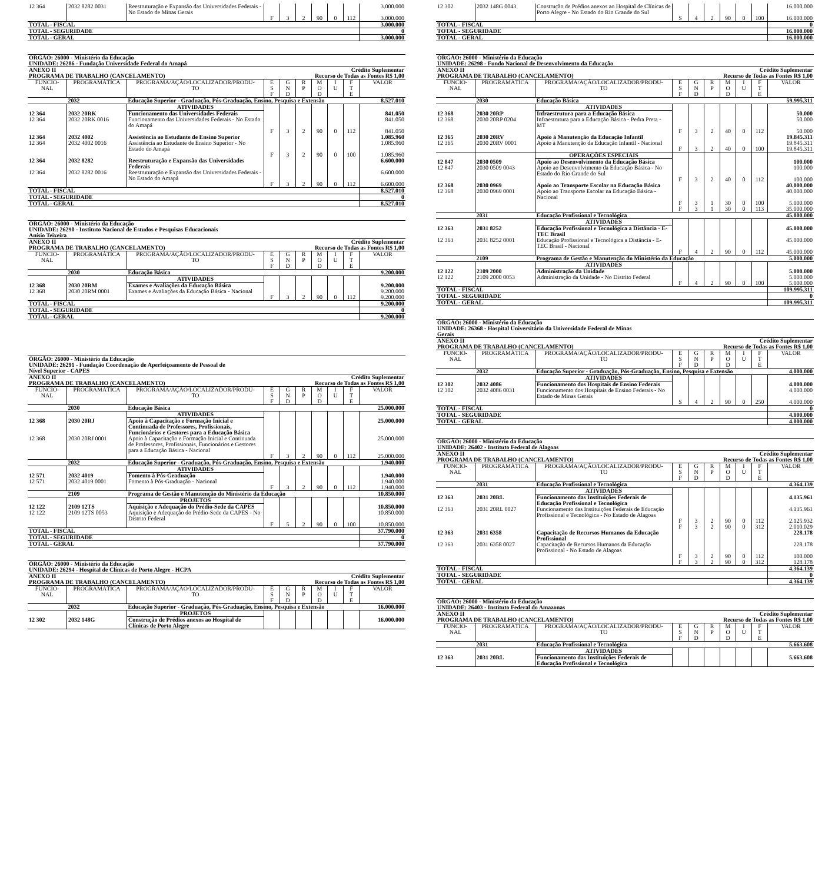| 12 364 | 2032 8282 0031 | Reestruturação e Expansão das Universidades Federais - No Estado de Minas Gerais | | | | | | | 3.000.000 |
| | | | F | 3 | 2 | 90 | 0 | 112 | 3.000.000 |
| TOTAL - FISCAL | | | | | | | | | 3.000.000 |
| TOTAL - SEGURIDADE | | | | | | | | | 0 |
| TOTAL - GERAL | | | | | | | | | 3.000.000 |
| ÓRGÃO: 26000 - Ministério da Educação | | | | | | | | | |
| UNIDADE: 26286 - Fundação Universidade Federal do Amapá | | | | | | | | | |
| ANEXO II | | | | | Crédito Suplementar | | | | |
| PROGRAMA DE TRABALHO (CANCELAMENTO) | | | | | Recurso de Todas as Fontes R$ 1,00 | | | | |
| FUNCIO- NAL | PROGRAMÁTICA | PROGRAMA/AÇÃO/LOCALIZADOR/PRODU- TO | E S F | G N D | R P | M O D | I U | F T E | VALOR |
| | 2032 | Educação Superior - Graduação, Pós-Graduação, Ensino, Pesquisa e Extensão | | | | | | | 8.527.010 |
| | | ATIVIDADES | | | | | | | |
| 12 364 | 2032 20RK | Funcionamento das Universidades Federais | | | | | | | 841.050 |
| 12 364 | 2032 20RK 0016 | Funcionamento das Universidades Federais - No Estado do Amapá | | | | | | | 841.050 |
| | | | F | 3 | 2 | 90 | 0 | 112 | 841.050 |
| 12 364 | 2032 4002 | Assistência ao Estudante de Ensino Superior | | | | | | | 1.085.960 |
| 12 364 | 2032 4002 0016 | Assistência ao Estudante de Ensino Superior - No Estado do Amapá | | | | | | | 1.085.960 |
| | | | F | 3 | 2 | 90 | 0 | 100 | 1.085.960 |
| 12 364 | 2032 8282 | Reestruturação e Expansão das Universidades Federais | | | | | | | 6.600.000 |
| 12 364 | 2032 8282 0016 | Reestruturação e Expansão das Universidades Federais - No Estado do Amapá | | | | | | | 6.600.000 |
| | | | F | 3 | 2 | 90 | 0 | 112 | 6.600.000 |
| TOTAL - FISCAL | | | | | | | | | 8.527.010 |
| TOTAL - SEGURIDADE | | | | | | | | | 0 |
| TOTAL - GERAL | | | | | | | | | 8.527.010 |
| ÓRGÃO: 26000 - Ministério da Educação | | | | | | | | | |
| UNIDADE: 26290 - Instituto Nacional de Estudos e Pesquisas Educacionais Anísio Teixeira | | | | | | | | | |
| ANEXO II | | | | | Crédito Suplementar | | | | |
| PROGRAMA DE TRABALHO (CANCELAMENTO) | | | | | Recurso de Todas as Fontes R$ 1,00 | | | | |
| FUNCIO- NAL | PROGRAMÁTICA | PROGRAMA/AÇÃO/LOCALIZADOR/PRODU- TO | E S F | G N D | R P | M O D | I U | F T E | VALOR |
| | 2030 | Educação Básica | | | | | | | 9.200.000 |
| | | ATIVIDADES | | | | | | | |
| 12 368 | 2030 20RM | Exames e Avaliações da Educação Básica | | | | | | | 9.200.000 |
| 12 368 | 2030 20RM 0001 | Exames e Avaliações da Educação Básica - Nacional | | | | | | | 9.200.000 |
| | | | F | 3 | 2 | 90 | 0 | 112 | 9.200.000 |
| TOTAL - FISCAL | | | | | | | | | 9.200.000 |
| TOTAL - SEGURIDADE | | | | | | | | | 0 |
| TOTAL - GERAL | | | | | | | | | 9.200.000 |
| ÓRGÃO: 26000 - Ministério da Educação | | | | | | | | | |
| UNIDADE: 26291 - Fundação Coordenação de Aperfeiçoamento de Pessoal de Nível Superior - CAPES | | | | | | | | | |
| ANEXO II | | | | | Crédito Suplementar | | | | |
| PROGRAMA DE TRABALHO (CANCELAMENTO) | | | | | Recurso de Todas as Fontes R$ 1,00 | | | | |
| FUNCIO- NAL | PROGRAMÁTICA | PROGRAMA/AÇÃO/LOCALIZADOR/PRODU- TO | E S F | G N D | R P | M O D | I U | F T E | VALOR |
| | 2030 | Educação Básica | | | | | | | 25.000.000 |
| | | ATIVIDADES | | | | | | | |
| 12 368 | 2030 20RJ | Apoio à Capacitação e Formação Inicial e Continuada de Professores, Profissionais, Funcionários e Gestores para a Educação Básica | | | | | | | 25.000.000 |
| 12 368 | 2030 20RJ 0001 | Apoio à Capacitação e Formação Inicial e Continuada de Professores, Profissionais, Funcionários e Gestores para a Educação Básica - Nacional | | | | | | | 25.000.000 |
| | | | F | 3 | 2 | 90 | 0 | 112 | 25.000.000 |
| | 2032 | Educação Superior - Graduação, Pós-Graduação, Ensino, Pesquisa e Extensão | | | | | | | 1.940.000 |
| | | ATIVIDADES | | | | | | | |
| 12 571 | 2032 4019 | Fomento à Pós-Graduação | | | | | | | 1.940.000 |
| 12 571 | 2032 4019 0001 | Fomento à Pós-Graduação - Nacional | | | | | | | 1.940.000 |
| | | | F | 3 | 2 | 90 | 0 | 112 | 1.940.000 |
| | 2109 | Programa de Gestão e Manutenção do Ministério da Educação | | | | | | | 10.850.000 |
| | | PROJETOS | | | | | | | |
| 12 122 | 2109 12TS | Aquisição e Adequação do Prédio-Sede da CAPES | | | | | | | 10.850.000 |
| 12 122 | 2109 12TS 0053 | Aquisição e Adequação do Prédio-Sede da CAPES - No Distrito Federal | | | | | | | 10.850.000 |
| | | | F | 5 | 2 | 90 | 0 | 100 | 10.850.000 |
| TOTAL - FISCAL | | | | | | | | | 37.790.000 |
| TOTAL - SEGURIDADE | | | | | | | | | 0 |
| TOTAL - GERAL | | | | | | | | | 37.790.000 |
| ÓRGÃO: 26000 - Ministério da Educação | | | | | | | | | |
| UNIDADE: 26294 - Hospital de Clínicas de Porto Alegre - HCPA | | | | | | | | | |
| ANEXO II | | | | | Crédito Suplementar | | | | |
| PROGRAMA DE TRABALHO (CANCELAMENTO) | | | | | Recurso de Todas as Fontes R$ 1,00 | | | | |
| FUNCIO- NAL | PROGRAMÁTICA | PROGRAMA/AÇÃO/LOCALIZADOR/PRODU- TO | E S F | G N D | R P | M O D | I U | F T E | VALOR |
| | 2032 | Educação Superior - Graduação, Pós-Graduação, Ensino, Pesquisa e Extensão | | | | | | | 16.000.000 |
| | | PROJETOS | | | | | | | |
| 12 302 | 2032 148G | Construção de Prédios anexos ao Hospital de Clínicas de Porto Alegre | | | | | | | 16.000.000 |
| 12 302 | 2032 148G 0043 | Construção de Prédios anexos ao Hospital de Clínicas de Porto Alegre - No Estado do Rio Grande do Sul | | | | | | | 16.000.000 |
| | | | S | 4 | 2 | 90 | 0 | 100 | 16.000.000 |
| TOTAL - FISCAL | | | | | | | | | 0 |
| TOTAL - SEGURIDADE | | | | | | | | | 16.000.000 |
| TOTAL - GERAL | | | | | | | | | 16.000.000 |
| ÓRGÃO: 26000 - Ministério da Educação | | | | | | | | | |
| UNIDADE: 26298 - Fundo Nacional de Desenvolvimento da Educação | | | | | | | | | |
| ANEXO II | | | | | Crédito Suplementar | | | | |
| PROGRAMA DE TRABALHO (CANCELAMENTO) | | | | | Recurso de Todas as Fontes R$ 1,00 | | | | |
| FUNCIO- NAL | PROGRAMÁTICA | PROGRAMA/AÇÃO/LOCALIZADOR/PRODU- TO | E S F | G N D | R P | M O D | I U | F T E | VALOR |
| | 2030 | Educação Básica | | | | | | | 59.995.311 |
| | | ATIVIDADES | | | | | | | |
| 12 368 | 2030 20RP | Infraestrutura para a Educação Básica | | | | | | | 50.000 |
| 12 368 | 2030 20RP 0204 | Infraestrutura para a Educação Básica - Pedra Preta - MT | | | | | | | 50.000 |
| | | | F | 3 | 2 | 40 | 0 | 112 | 50.000 |
| 12 365 | 2030 20RV | Apoio à Manutenção da Educação Infantil | | | | | | | 19.845.311 |
| 12 365 | 2030 20RV 0001 | Apoio à Manutenção da Educação Infantil - Nacional | | | | | | | 19.845.311 |
| | | | F | 3 | 2 | 40 | 0 | 100 | 19.845.311 |
| | | OPERAÇÕES ESPECIAIS | | | | | | | |
| 12 847 | 2030 0509 | Apoio ao Desenvolvimento da Educação Básica | | | | | | | 100.000 |
| 12 847 | 2030 0509 0043 | Apoio ao Desenvolvimento da Educação Básica - No Estado do Rio Grande do Sul | | | | | | | 100.000 |
| | | | F | 3 | 2 | 40 | 0 | 112 | 100.000 |
| 12 368 | 2030 0969 | Apoio ao Transporte Escolar na Educação Básica | | | | | | | 40.000.000 |
| 12 368 | 2030 0969 0001 | Apoio ao Transporte Escolar na Educação Básica - Nacional | | | | | | | 40.000.000 |
| | | | F | 3 | 1 | 30 | 0 | 100 | 5.000.000 |
| | | | F | 3 | 1 | 30 | 0 | 113 | 35.000.000 |
| | 2031 | Educação Profissional e Tecnológica | | | | | | | 45.000.000 |
| | | ATIVIDADES | | | | | | | |
| 12 363 | 2031 8252 | Educação Profissional e Tecnológica a Distância - E-TEC Brasil | | | | | | | 45.000.000 |
| 12 363 | 2031 8252 0001 | Educação Profissional e Tecnológica a Distância - E-TEC Brasil - Nacional | | | | | | | 45.000.000 |
| | | | F | 4 | 2 | 90 | 0 | 112 | 45.000.000 |
| | 2109 | Programa de Gestão e Manutenção do Ministério da Educação | | | | | | | 5.000.000 |
| | | ATIVIDADES | | | | | | | |
| 12 122 | 2109 2000 | Administração da Unidade | | | | | | | 5.000.000 |
| 12 122 | 2109 2000 0053 | Administração da Unidade - No Distrito Federal | | | | | | | 5.000.000 |
| | | | F | 4 | 2 | 90 | 0 | 100 | 5.000.000 |
| TOTAL - FISCAL | | | | | | | | | 109.995.311 |
| TOTAL - SEGURIDADE | | | | | | | | | 0 |
| TOTAL - GERAL | | | | | | | | | 109.995.311 |
| ÓRGÃO: 26000 - Ministério da Educação | | | | | | | | | |
| UNIDADE: 26368 - Hospital Universitário da Universidade Federal de Minas Gerais | | | | | | | | | |
| ANEXO II | | | | | Crédito Suplementar | | | | |
| PROGRAMA DE TRABALHO (CANCELAMENTO) | | | | | Recurso de Todas as Fontes R$ 1,00 | | | | |
| FUNCIO- NAL | PROGRAMÁTICA | PROGRAMA/AÇÃO/LOCALIZADOR/PRODU- TO | E S F | G N D | R P | M O D | I U | F T E | VALOR |
| | 2032 | Educação Superior - Graduação, Pós-Graduação, Ensino, Pesquisa e Extensão | | | | | | | 4.000.000 |
| | | ATIVIDADES | | | | | | | |
| 12 302 | 2032 4086 | Funcionamento dos Hospitais de Ensino Federais | | | | | | | 4.000.000 |
| 12 302 | 2032 4086 0031 | Funcionamento dos Hospitais de Ensino Federais - No Estado de Minas Gerais | | | | | | | 4.000.000 |
| | | | S | 4 | 2 | 90 | 0 | 250 | 4.000.000 |
| TOTAL - FISCAL | | | | | | | | | 0 |
| TOTAL - SEGURIDADE | | | | | | | | | 4.000.000 |
| TOTAL - GERAL | | | | | | | | | 4.000.000 |
| ÓRGÃO: 26000 - Ministério da Educação | | | | | | | | | |
| UNIDADE: 26402 - Instituto Federal de Alagoas | | | | | | | | | |
| ANEXO II | | | | | Crédito Suplementar | | | | |
| PROGRAMA DE TRABALHO (CANCELAMENTO) | | | | | Recurso de Todas as Fontes R$ 1,00 | | | | |
| FUNCIO- NAL | PROGRAMÁTICA | PROGRAMA/AÇÃO/LOCALIZADOR/PRODU- TO | E S F | G N D | R P | M O D | I U | F T E | VALOR |
| | 2031 | Educação Profissional e Tecnológica | | | | | | | 4.364.139 |
| | | ATIVIDADES | | | | | | | |
| 12 363 | 2031 20RL | Funcionamento das Instituições Federais de Educação Profissional e Tecnológica | | | | | | | 4.135.961 |
| 12 363 | 2031 20RL 0027 | Funcionamento das Instituições Federais de Educação Profissional e Tecnológica - No Estado de Alagoas | | | | | | | 4.135.961 |
| | | | F | 3 | 2 | 90 | 0 | 112 | 2.125.932 |
| | | | F | 3 | 2 | 90 | 0 | 312 | 2.010.029 |
| 12 363 | 2031 6358 | Capacitação de Recursos Humanos da Educação Profissional | | | | | | | 228.178 |
| 12 363 | 2031 6358 0027 | Capacitação de Recursos Humanos da Educação Profissional - No Estado de Alagoas | | | | | | | 228.178 |
| | | | F | 3 | 2 | 90 | 0 | 112 | 100.000 |
| | | | F | 3 | 2 | 90 | 0 | 312 | 128.178 |
| TOTAL - FISCAL | | | | | | | | | 4.364.139 |
| TOTAL - SEGURIDADE | | | | | | | | | 0 |
| TOTAL - GERAL | | | | | | | | | 4.364.139 |
| ÓRGÃO: 26000 - Ministério da Educação | | | | | | | | | |
| UNIDADE: 26403 - Instituto Federal do Amazonas | | | | | | | | | |
| ANEXO II | | | | | Crédito Suplementar | | | | |
| PROGRAMA DE TRABALHO (CANCELAMENTO) | | | | | Recurso de Todas as Fontes R$ 1,00 | | | | |
| FUNCIO- NAL | PROGRAMÁTICA | PROGRAMA/AÇÃO/LOCALIZADOR/PRODU- TO | E S F | G N D | R P | M O D | I U | F T E | VALOR |
| | 2031 | Educação Profissional e Tecnológica | | | | | | | 5.663.608 |
| | | ATIVIDADES | | | | | | | |
| 12 363 | 2031 20RL | Funcionamento das Instituições Federais de Educação Profissional e Tecnológica | | | | | | | 5.663.608 |